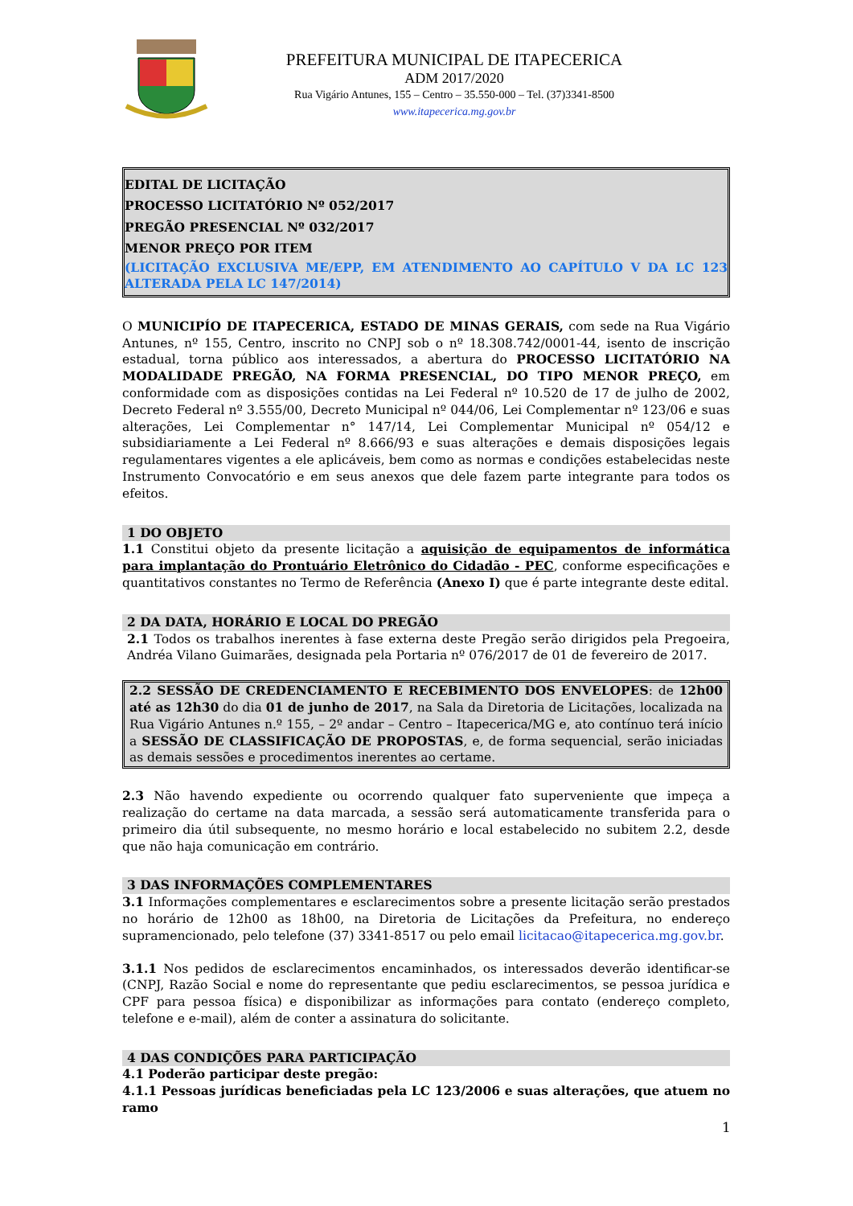PREFEITURA MUNICIPAL DE ITAPECERICA
ADM 2017/2020
Rua Vigário Antunes, 155 – Centro – 35.550-000 – Tel. (37)3341-8500
www.itapecerica.mg.gov.br
EDITAL DE LICITAÇÃO
PROCESSO LICITATÓRIO Nº 052/2017
PREGÃO PRESENCIAL Nº 032/2017
MENOR PREÇO POR ITEM
(LICITAÇÃO EXCLUSIVA ME/EPP, EM ATENDIMENTO AO CAPÍTULO V DA LC 123 ALTERADA PELA LC 147/2014)
O MUNICIPÍO DE ITAPECERICA, ESTADO DE MINAS GERAIS, com sede na Rua Vigário Antunes, nº 155, Centro, inscrito no CNPJ sob o nº 18.308.742/0001-44, isento de inscrição estadual, torna público aos interessados, a abertura do PROCESSO LICITATÓRIO NA MODALIDADE PREGÃO, NA FORMA PRESENCIAL, DO TIPO MENOR PREÇO, em conformidade com as disposições contidas na Lei Federal nº 10.520 de 17 de julho de 2002, Decreto Federal nº 3.555/00, Decreto Municipal nº 044/06, Lei Complementar nº 123/06 e suas alterações, Lei Complementar n° 147/14, Lei Complementar Municipal nº 054/12 e subsidiariamente a Lei Federal nº 8.666/93 e suas alterações e demais disposições legais regulamentares vigentes a ele aplicáveis, bem como as normas e condições estabelecidas neste Instrumento Convocatório e em seus anexos que dele fazem parte integrante para todos os efeitos.
1 DO OBJETO
1.1 Constitui objeto da presente licitação a aquisição de equipamentos de informática para implantação do Prontuário Eletrônico do Cidadão - PEC, conforme especificações e quantitativos constantes no Termo de Referência (Anexo I) que é parte integrante deste edital.
2 DA DATA, HORÁRIO E LOCAL DO PREGÃO
2.1 Todos os trabalhos inerentes à fase externa deste Pregão serão dirigidos pela Pregoeira, Andréa Vilano Guimarães, designada pela Portaria nº 076/2017 de 01 de fevereiro de 2017.
2.2 SESSÃO DE CREDENCIAMENTO E RECEBIMENTO DOS ENVELOPES: de 12h00 até as 12h30 do dia 01 de junho de 2017, na Sala da Diretoria de Licitações, localizada na Rua Vigário Antunes n.º 155, – 2º andar – Centro – Itapecerica/MG e, ato contínuo terá início a SESSÃO DE CLASSIFICAÇÃO DE PROPOSTAS, e, de forma sequencial, serão iniciadas as demais sessões e procedimentos inerentes ao certame.
2.3 Não havendo expediente ou ocorrendo qualquer fato superveniente que impeça a realização do certame na data marcada, a sessão será automaticamente transferida para o primeiro dia útil subsequente, no mesmo horário e local estabelecido no subitem 2.2, desde que não haja comunicação em contrário.
3 DAS INFORMAÇÕES COMPLEMENTARES
3.1 Informações complementares e esclarecimentos sobre a presente licitação serão prestados no horário de 12h00 as 18h00, na Diretoria de Licitações da Prefeitura, no endereço supramencionado, pelo telefone (37) 3341-8517 ou pelo email licitacao@itapecerica.mg.gov.br.
3.1.1 Nos pedidos de esclarecimentos encaminhados, os interessados deverão identificar-se (CNPJ, Razão Social e nome do representante que pediu esclarecimentos, se pessoa jurídica e CPF para pessoa física) e disponibilizar as informações para contato (endereço completo, telefone e e-mail), além de conter a assinatura do solicitante.
4 DAS CONDIÇÕES PARA PARTICIPAÇÃO
4.1 Poderão participar deste pregão:
4.1.1 Pessoas jurídicas beneficiadas pela LC 123/2006 e suas alterações, que atuem no ramo
1